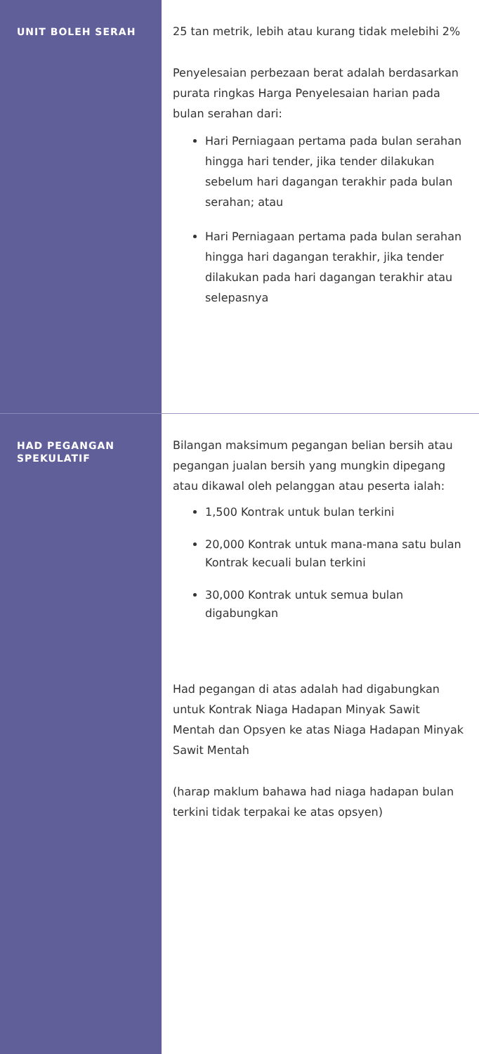| UNIT BOLEH SERAH | 25 tan metrik, lebih atau kurang tidak melebihi 2% Penyelesaian perbezaan berat adalah berdasarkan purata ringkas Harga Penyelesaian harian pada bulan serahan dari: Hari Perniagaan pertama pada bulan serahan hingga hari tender, jika tender dilakukan sebelum hari dagangan terakhir pada bulan serahan; atau Hari Perniagaan pertama pada bulan serahan hingga hari dagangan terakhir, jika tender dilakukan pada hari dagangan terakhir atau selepasnya |
| HAD PEGANGAN SPEKULATIF | Bilangan maksimum pegangan belian bersih atau pegangan jualan bersih yang mungkin dipegang atau dikawal oleh pelanggan atau peserta ialah: 1,500 Kontrak untuk bulan terkini 20,000 Kontrak untuk mana-mana satu bulan Kontrak kecuali bulan terkini 30,000 Kontrak untuk semua bulan digabungkan Had pegangan di atas adalah had digabungkan untuk Kontrak Niaga Hadapan Minyak Sawit Mentah dan Opsyen ke atas Niaga Hadapan Minyak Sawit Mentah (harap maklum bahawa had niaga hadapan bulan terkini tidak terpakai ke atas opsyen) |